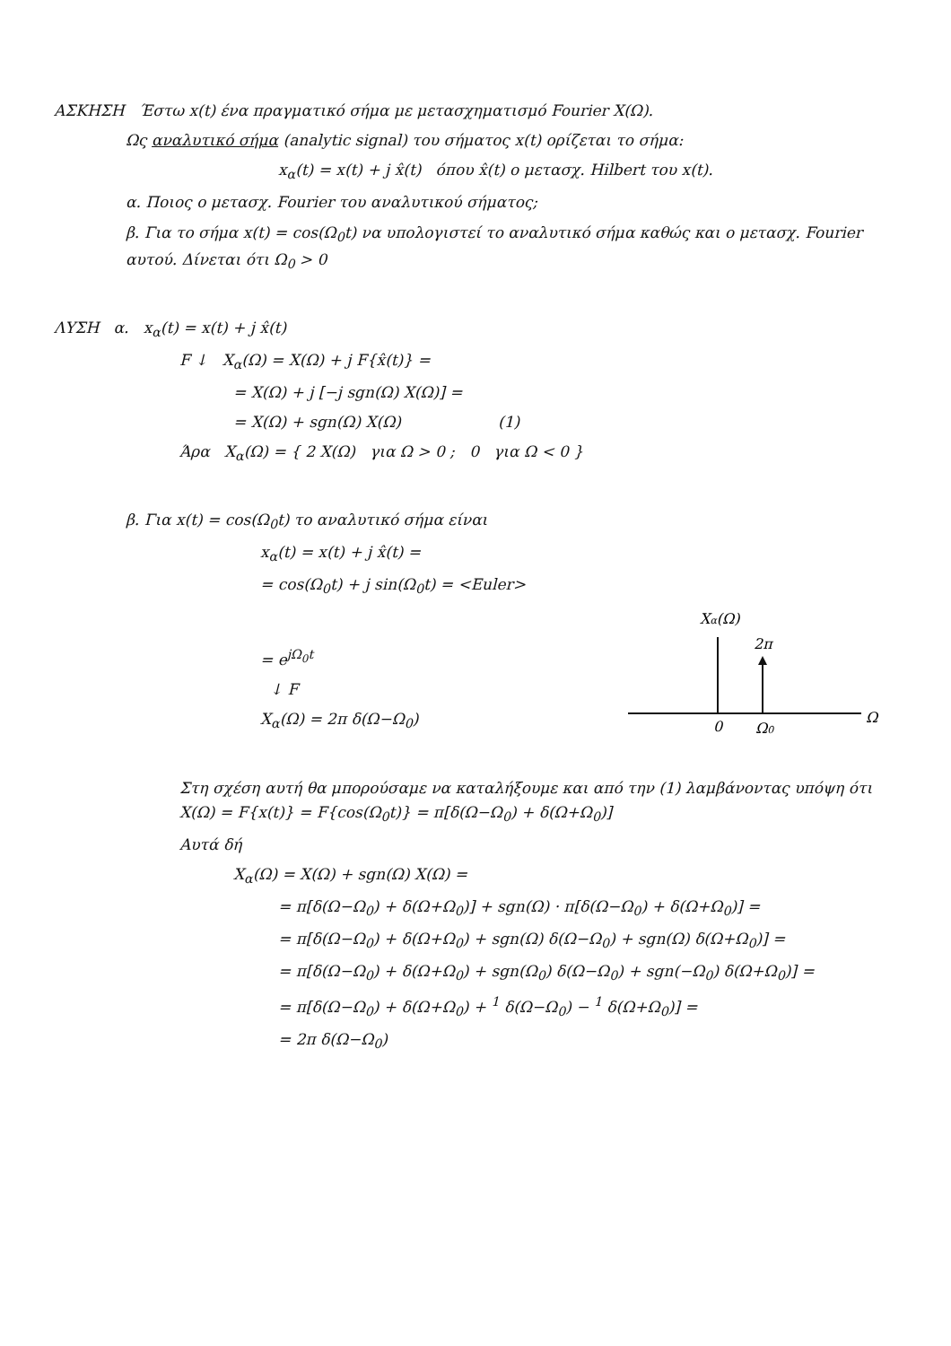ΑΣΚΗΣΗ Έστω x(t) ένα πραγματικό σήμα με μετασχηματισμό Fourier X(Ω).
Ως αναλυτικό σήμα (analytic signal) του σήματος x(t) ορίζεται το σήμα:
x<sub>α</sub>(t) = x(t) + j x̂(t) όπου x̂(t) ο μετασχ. Hilbert του x(t).
α. Ποιος ο μετασχ. Fourier του αναλυτικού σήματος;
β. Για το σήμα x(t) = cos(Ω<sub>0</sub>t) να υπολογιστεί το αναλυτικό σήμα καθώς και ο μετασχ. Fourier αυτού. Δίνεται ότι Ω<sub>0</sub> > 0
ΛΥΣΗ α. x<sub>α</sub>(t) = x(t) + j x̂(t)
F ↓ X<sub>α</sub>(Ω) = X(Ω) + j F{x̂(t)} =
= X(Ω) + j [−j sgn(Ω) X(Ω)] =
= X(Ω) + sgn(Ω) X(Ω) (1)
Άρα X<sub>α</sub>(Ω) = { 2 X(Ω) για Ω > 0 ; 0 για Ω < 0 }
β. Για x(t) = cos(Ω<sub>0</sub>t) το αναλυτικό σήμα είναι
x<sub>α</sub>(t) = x(t) + j x̂(t) =
= cos(Ω<sub>0</sub>t) + j sin(Ω<sub>0</sub>t) = <Euler>
= e<sup>jΩ<sub>0</sub>t</sup>
↓ F
X<sub>α</sub>(Ω) = 2π δ(Ω−Ω<sub>0</sub>)
Xα(Ω)
2π
0
Ω0
Ω
Στη σχέση αυτή θα μπορούσαμε να καταλήξουμε και από την (1) λαμβάνοντας υπόψη ότι X(Ω) = F{x(t)} = F{cos(Ω<sub>0</sub>t)} = π[δ(Ω−Ω<sub>0</sub>) + δ(Ω+Ω<sub>0</sub>)]
Αυτά δή
X<sub>α</sub>(Ω) = X(Ω) + sgn(Ω) X(Ω) =
= π[δ(Ω−Ω<sub>0</sub>) + δ(Ω+Ω<sub>0</sub>)] + sgn(Ω) · π[δ(Ω−Ω<sub>0</sub>) + δ(Ω+Ω<sub>0</sub>)] =
= π[δ(Ω−Ω<sub>0</sub>) + δ(Ω+Ω<sub>0</sub>) + sgn(Ω) δ(Ω−Ω<sub>0</sub>) + sgn(Ω) δ(Ω+Ω<sub>0</sub>)] =
= π[δ(Ω−Ω<sub>0</sub>) + δ(Ω+Ω<sub>0</sub>) + sgn(Ω<sub>0</sub>) δ(Ω−Ω<sub>0</sub>) + sgn(−Ω<sub>0</sub>) δ(Ω+Ω<sub>0</sub>)] =
= π[δ(Ω−Ω<sub>0</sub>) + δ(Ω+Ω<sub>0</sub>) + <sup>1</sup> δ(Ω−Ω<sub>0</sub>) − <sup>1</sup> δ(Ω+Ω<sub>0</sub>)] =
= 2π δ(Ω−Ω<sub>0</sub>)